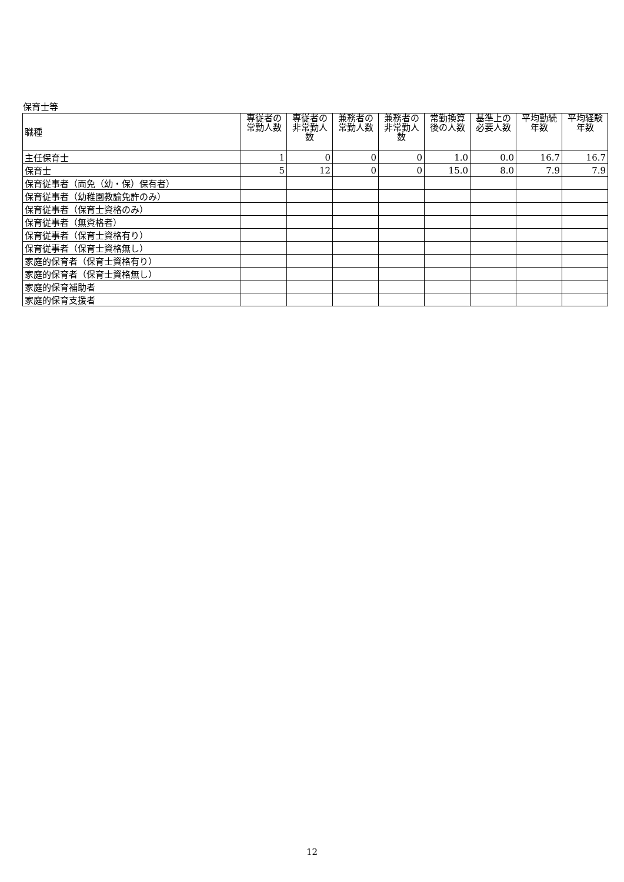保育士等
| 職種 | 専従者の常勤人数 | 専従者の非常勤人数 | 兼務者の常勤人数 | 兼務者の非常勤人数 | 常勤換算後の人数 | 基準上の必要人数 | 平均勤続年数 | 平均経験年数 |
| --- | --- | --- | --- | --- | --- | --- | --- | --- |
| 主任保育士 | 1 | 0 | 0 | 0 | 1.0 | 0.0 | 16.7 | 16.7 |
| 保育士 | 5 | 12 | 0 | 0 | 15.0 | 8.0 | 7.9 | 7.9 |
| 保育従事者（両免（幼・保）保有者） | | | | | | | | |
| 保育従事者（幼稚園教諭免許のみ） | | | | | | | | |
| 保育従事者（保育士資格のみ） | | | | | | | | |
| 保育従事者（無資格者） | | | | | | | | |
| 保育従事者（保育士資格有り） | | | | | | | | |
| 保育従事者（保育士資格無し） | | | | | | | | |
| 家庭的保育者（保育士資格有り） | | | | | | | | |
| 家庭的保育者（保育士資格無し） | | | | | | | | |
| 家庭的保育補助者 | | | | | | | | |
| 家庭的保育支援者 | | | | | | | | |
12